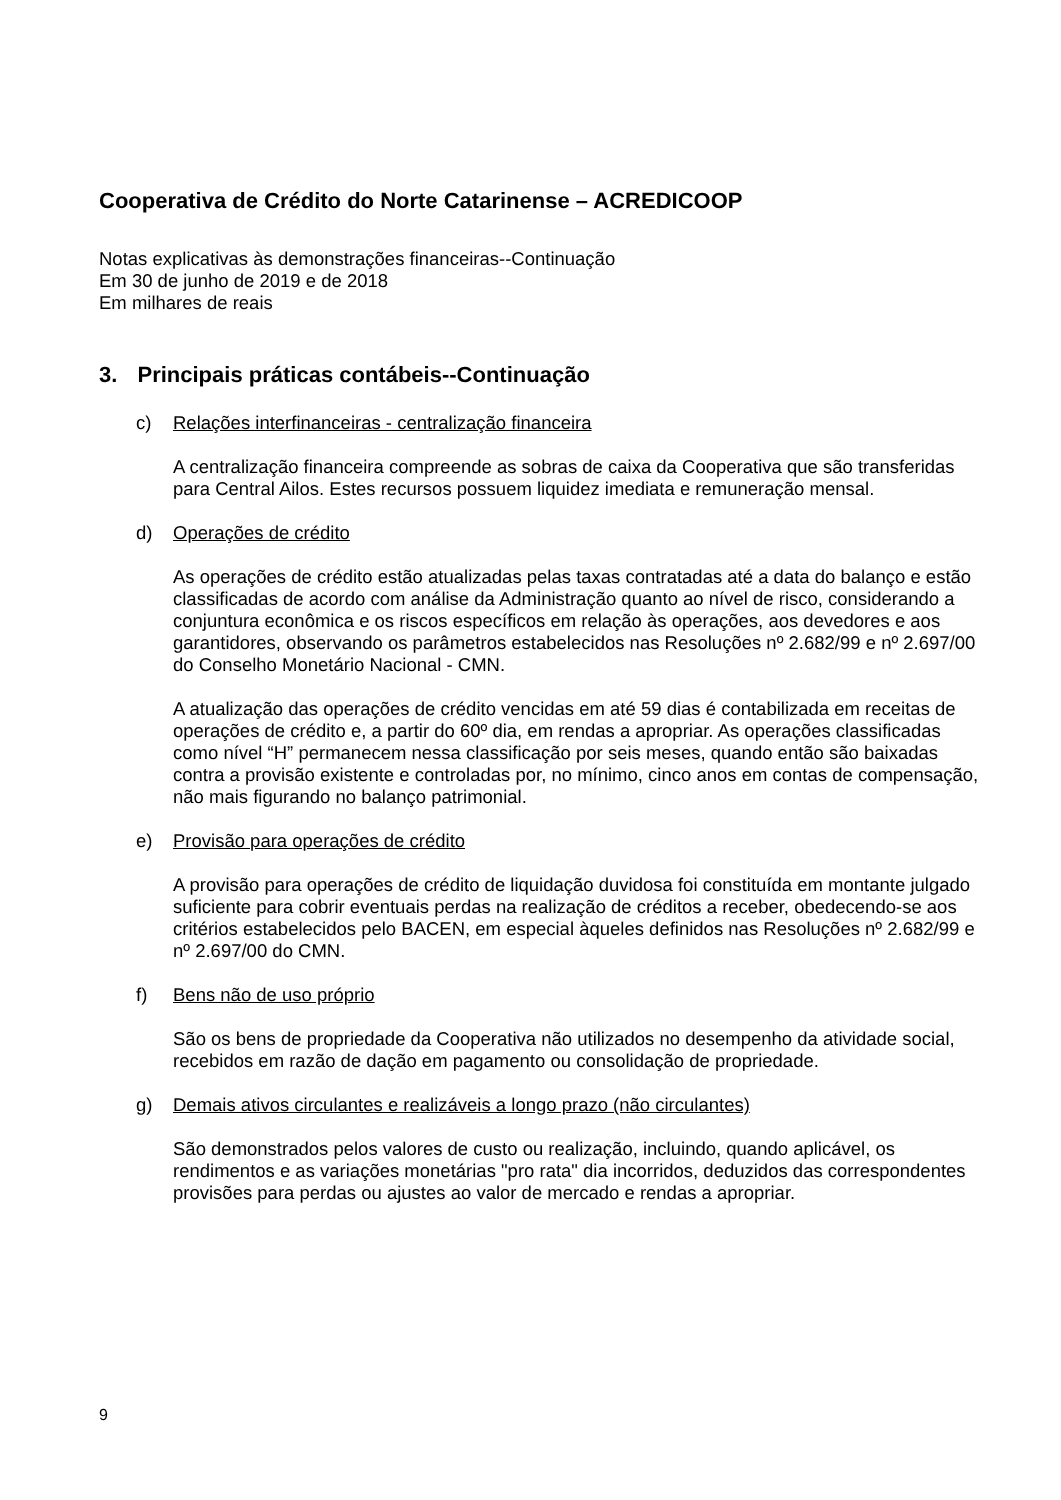Cooperativa de Crédito do Norte Catarinense – ACREDICOOP
Notas explicativas às demonstrações financeiras--Continuação
Em 30 de junho de 2019 e de 2018
Em milhares de reais
3. Principais práticas contábeis--Continuação
c) Relações interfinanceiras - centralização financeira
A centralização financeira compreende as sobras de caixa da Cooperativa que são transferidas para Central Ailos. Estes recursos possuem liquidez imediata e remuneração mensal.
d) Operações de crédito
As operações de crédito estão atualizadas pelas taxas contratadas até a data do balanço e estão classificadas de acordo com análise da Administração quanto ao nível de risco, considerando a conjuntura econômica e os riscos específicos em relação às operações, aos devedores e aos garantidores, observando os parâmetros estabelecidos nas Resoluções nº 2.682/99 e nº 2.697/00 do Conselho Monetário Nacional - CMN.
A atualização das operações de crédito vencidas em até 59 dias é contabilizada em receitas de operações de crédito e, a partir do 60º dia, em rendas a apropriar. As operações classificadas como nível “H” permanecem nessa classificação por seis meses, quando então são baixadas contra a provisão existente e controladas por, no mínimo, cinco anos em contas de compensação, não mais figurando no balanço patrimonial.
e) Provisão para operações de crédito
A provisão para operações de crédito de liquidação duvidosa foi constituída em montante julgado suficiente para cobrir eventuais perdas na realização de créditos a receber, obedecendo-se aos critérios estabelecidos pelo BACEN, em especial àqueles definidos nas Resoluções nº 2.682/99 e nº 2.697/00 do CMN.
f) Bens não de uso próprio
São os bens de propriedade da Cooperativa não utilizados no desempenho da atividade social, recebidos em razão de dação em pagamento ou consolidação de propriedade.
g) Demais ativos circulantes e realizáveis a longo prazo (não circulantes)
São demonstrados pelos valores de custo ou realização, incluindo, quando aplicável, os rendimentos e as variações monetárias "pro rata" dia incorridos, deduzidos das correspondentes provisões para perdas ou ajustes ao valor de mercado e rendas a apropriar.
9